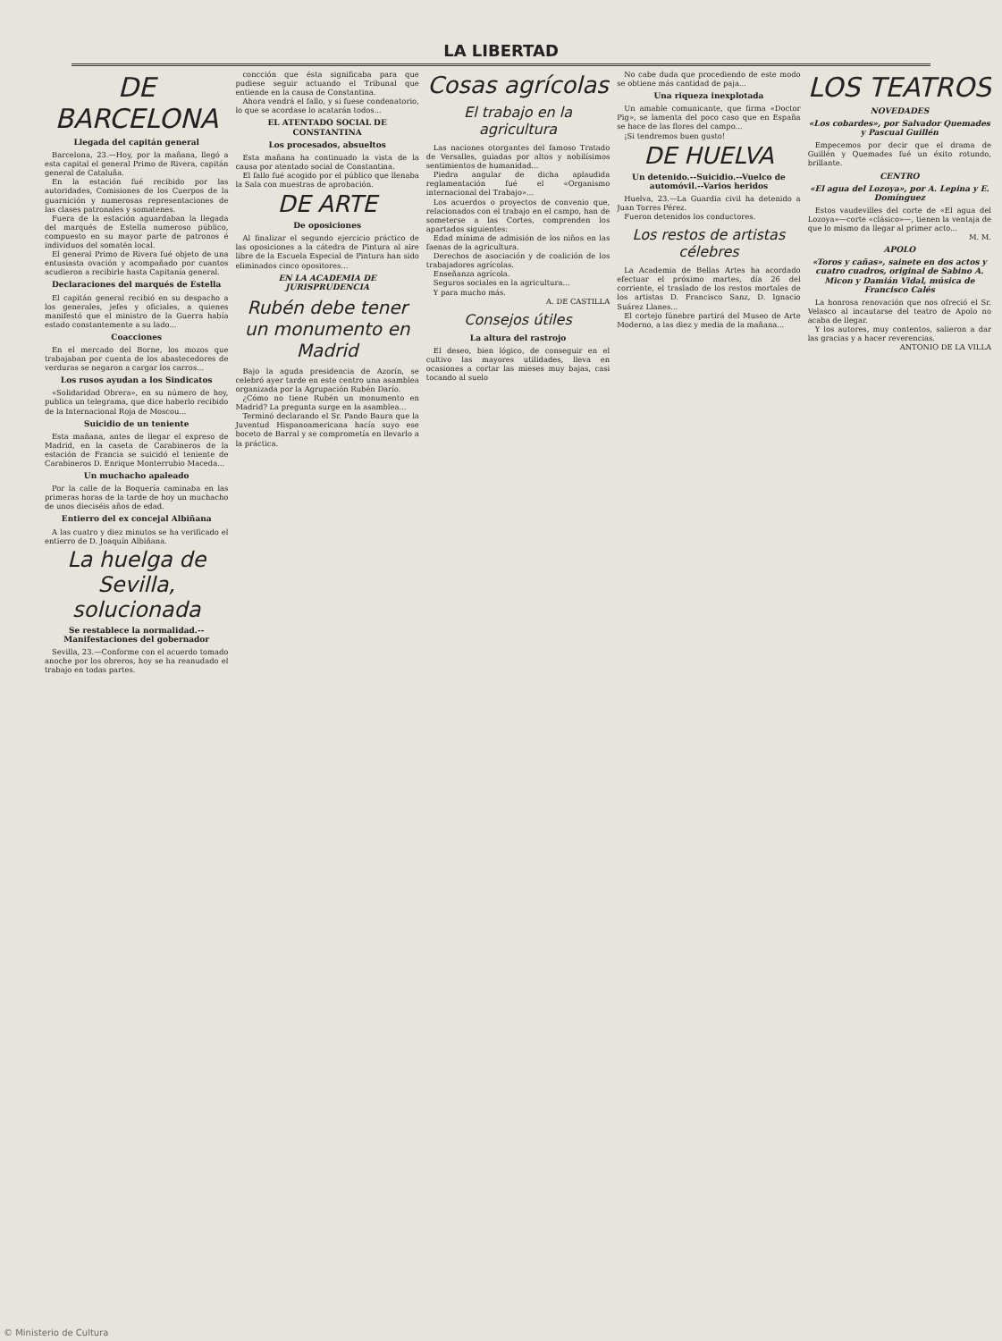LA LIBERTAD
DE BARCELONA
Llegada del capitán general
Barcelona, 23.—Hoy, por la mañana, llegó a esta capital el general Primo de Rivera, capitán general de Cataluña.
En la estación fué recibido por las autoridades, Comisiones de los Cuerpos de la guarnición y numerosas representaciones de las clases patronales y somatenes.
Fuera de la estación aguardaban la llegada del marqués de Estella numeroso público, compuesto en su mayor parte de patronos é individuos del somatén local.
El general Primo de Rivera fué objeto de una entusiasta ovación y acompañado por cuantos acudieron a recibirle hasta Capitanía general.
Declaraciones del marqués de Estella
El capitán general recibió en su despacho a los generales, jefes y oficiales, a quienes manifestó que el ministro de la Guerra había estado constantemente a su lado...
Coacciones
En el mercado del Borne, los mozos que trabajaban por cuenta de los abastecedores de verduras se negaron a cargar los carros...
Los rusos ayudan a los Sindicatos
«Solidaridad Obrera», en su número de hoy, publica un telegrama, que dice haberlo recibido de la Internacional Roja de Moscou...
Suicidio de un teniente
Esta mañana, antes de llegar el expreso de Madrid, en la caseta de Carabineros de la estación de Francia se suicidó el teniente de Carabineros D. Enrique Monterrubio Maceda...
Un muchacho apaleado
Por la calle de la Boquería caminaba en las primeras horas de la tarde de hoy un muchacho de unos dieciséis años de edad.
Entierro del ex concejal Albiñana
A las cuatro y diez minutos se ha verificado el entierro de D. Joaquín Albiñana.
La huelga de Sevilla, solucionada
Se restablece la normalidad.--Manifestaciones del gobernador
Sevilla, 23.—Conforme con el acuerdo tomado anoche por los obreros, hoy se ha reanudado el trabajo en todas partes.
concción que ésta significaba para que pudiese seguir actuando el Tribunal que entiende en la causa de Constantina.
Ahora vendrá el fallo, y si fuese condenatorio, lo que se acordase lo acatarán todos...
EL ATENTADO SOCIAL DE CONSTANTINA
Los procesados, absueltos
Esta mañana ha continuado la vista de la causa por atentado social de Constantina.
El fallo fué acogido por el público que llenaba la Sala con muestras de aprobación.
DE ARTE
De oposiciones
Al finalizar el segundo ejercicio práctico de las oposiciones a la cátedra de Pintura al aire libre de la Escuela Especial de Pintura han sido eliminados cinco opositores...
EN LA ACADEMIA DE JURISPRUDENCIA
Rubén debe tener un monumento en Madrid
Bajo la aguda presidencia de Azorín, se celebró ayer tarde en este centro una asamblea organizada por la Agrupación Rubén Darío.
¿Cómo no tiene Rubén un monumento en Madrid? La pregunta surge en la asamblea...
Terminó declarando el Sr. Pando Baura que la Juventud Hispanoamericana hacía suyo ese boceto de Barral y se comprometía en llevarlo a la práctica.
Cosas agrícolas
El trabajo en la agricultura
Las naciones otorgantes del famoso Tratado de Versalles, guiadas por altos y nobilísimos sentimientos de humanidad...
Piedra angular de dicha aplaudida reglamentación fué el «Organismo internacional del Trabajo»...
Los acuerdos o proyectos de convenio que, relacionados con el trabajo en el campo, han de someterse a las Cortes, comprenden los apartados siguientes:
Edad mínima de admisión de los niños en las faenas de la agricultura.
Derechos de asociación y de coalición de los trabajadores agrícolas.
Enseñanza agrícola.
Seguros sociales en la agricultura...
Y para mucho más.
A. DE CASTILLA
Consejos útiles
La altura del rastrojo
El deseo, bien lógico, de conseguir en el cultivo las mayores utilidades, lleva en ocasiones a cortar las mieses muy bajas, casi tocando al suelo
No cabe duda que procediendo de este modo se obtiene más cantidad de paja...
Una riqueza inexplotada
Un amable comunicante, que firma «Doctor Pig», se lamenta del poco caso que en España se hace de las flores del campo...
¡Si tendremos buen gusto!
DE HUELVA
Un detenido.--Suicidio.--Vuelco de automóvil.--Varios heridos
Huelva, 23.—La Guardia civil ha detenido a Juan Torres Pérez.
Fueron detenidos los conductores.
Los restos de artistas célebres
La Academia de Bellas Artes ha acordado efectuar el próximo martes, día 26 del corriente, el traslado de los restos mortales de los artistas D. Francisco Sanz, D. Ignacio Suárez Llanes...
El cortejo fúnebre partirá del Museo de Arte Moderno, a las diez y media de la mañana...
LOS TEATROS
NOVEDADES
«Los cobardes», por Salvador Quemades y Pascual Guillén
Empecemos por decir que el drama de Guillén y Quemades fué un éxito rotundo, brillante.
CENTRO
«El agua del Lozoya», por A. Lepina y E. Domínguez
Estos vaudevilles del corte de «El agua del Lozoya»—corte «clásico»—, tienen la ventaja de que lo mismo da llegar al primer acto...
M. M.
APOLO
«Toros y cañas», sainete en dos actos y cuatro cuadros, original de Sabino A. Micon y Damián Vidal, música de Francisco Calés
La honrosa renovación que nos ofreció el Sr. Velasco al incautarse del teatro de Apolo no acaba de llegar.
Y los autores, muy contentos, salieron a dar las gracias y a hacer reverencias.
ANTONIO DE LA VILLA
© Ministerio de Cultura